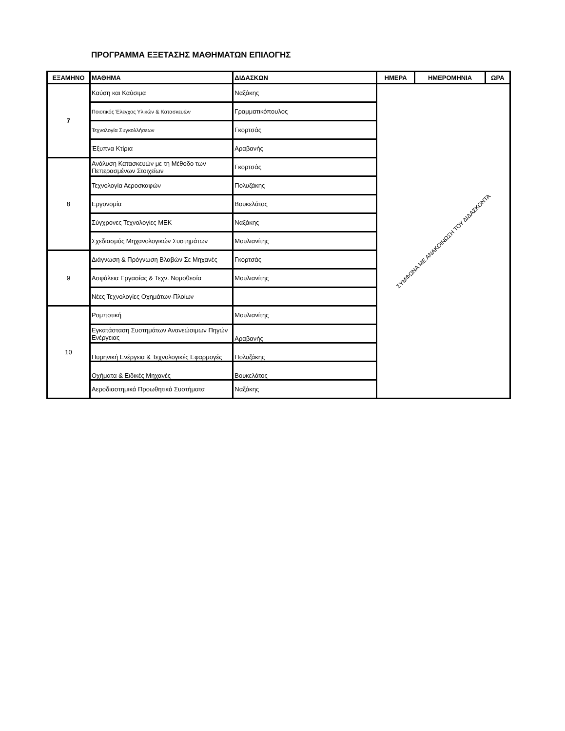ΠΡΟΓΡΑΜΜΑ ΕΞΕΤΑΣΗΣ ΜΑΘΗΜΑΤΩΝ ΕΠΙΛΟΓΗΣ
| ΕΞΑΜΗΝΟ | ΜΑΘΗΜΑ | ΔΙΔΑΣΚΩΝ | ΗΜΕΡΑ | ΗΜΕΡΟΜΗΝΙΑ | ΩΡΑ |
| --- | --- | --- | --- | --- | --- |
| 7 | Καύση και Καύσιμα | Ναξάκης | ΣΥΜΦΩΝΑ ΜΕ ΑΝΑΚΟΙΝΩΣΗ ΤΟΥ ΔΙΔΑΣΚΟΝΤΑ | | |
| | Ποιοτικός Έλεγχος Υλικών & Κατασκευών | Γραμματικόπουλος | | | |
| | Τεχνολογία Συγκολλήσεων | Γκορτσάς | | | |
| | Έξυπνα Κτίρια | Αραβανής | | | |
| 8 | Ανάλυση Κατασκευών με τη Μέθοδο των Πεπερασμένων Στοιχείων | Γκορτσάς | | | |
| | Τεχνολογία Αεροσκαφών | Πολυζάκης | | | |
| | Εργονομία | Βουκελάτος | | | |
| | Σύγχρονες Τεχνολογίες ΜΕΚ | Ναξάκης | | | |
| | Σχεδιασμός Μηχανολογικών Συστημάτων | Μουλιανίτης | | | |
| 9 | Διάγνωση & Πρόγνωση Βλαβών Σε Μηχανές | Γκορτσάς | | | |
| | Ασφάλεια Εργασίας & Τεχν. Νομοθεσία | Μουλιανίτης | | | |
| | Νέες Τεχνολογίες Οχημάτων-Πλοίων | | | | |
| 10 | Ρομποτική | Μουλιανίτης | | | |
| | Εγκατάσταση Συστημάτων Ανανεώσιμων Πηγών Ενέργειας | Αραβανής | | | |
| | Πυρηνική Ενέργεια & Τεχνολογικές Εφαρμογές | Πολυζάκης | | | |
| | Οχήματα & Ειδικές Μηχανές | Βουκελάτος | | | |
| | Αεροδιαστημικά Προωθητικά Συστήματα | Ναξάκης | | | |